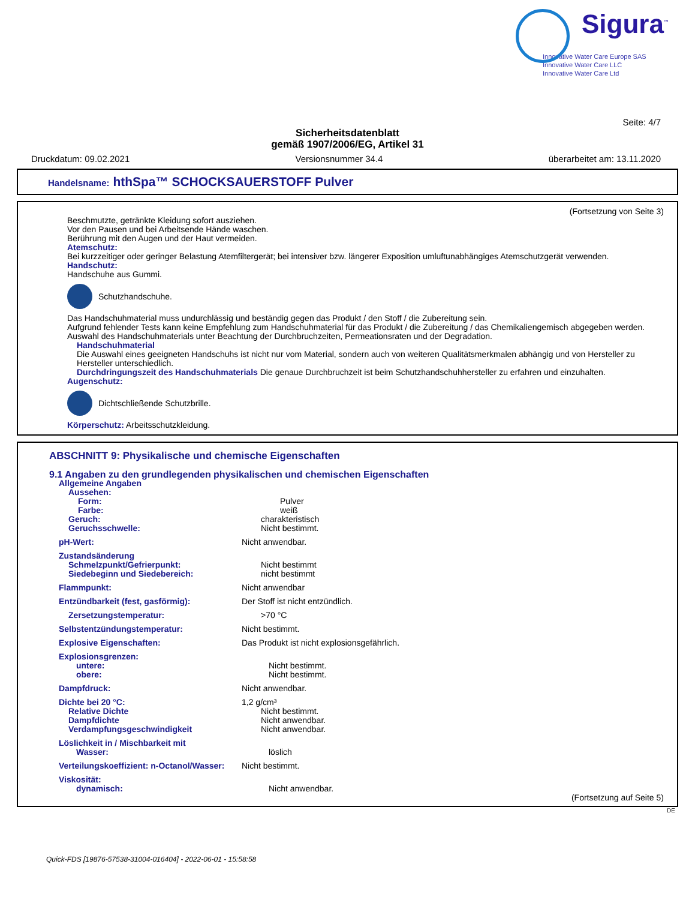Sigura<sup>™</sup>
Innovative Water Care Europe SAS
Innovative Water Care LLC
Innovative Water Care Ltd
Seite: 4/7
Sicherheitsdatenblatt
gemäß 1907/2006/EG, Artikel 31
Druckdatum: 09.02.2021 Versionsnummer 34.4 überarbeitet am: 13.11.2020
Handelsname: hthSpa™ SCHOCKSAUERSTOFF Pulver
(Fortsetzung von Seite 3)
Beschmutzte, getränkte Kleidung sofort ausziehen.
Vor den Pausen und bei Arbeitsende Hände waschen.
Berührung mit den Augen und der Haut vermeiden.
Atemschutz:
Bei kurzzeitiger oder geringer Belastung Atemfiltergerät; bei intensiver bzw. längerer Exposition umluftunabhängiges Atemschutzgerät verwenden.
Handschutz:
Handschuhe aus Gummi.
Schutzhandschuhe.
Das Handschuhmaterial muss undurchlässig und beständig gegen das Produkt / den Stoff / die Zubereitung sein.
Aufgrund fehlender Tests kann keine Empfehlung zum Handschuhmaterial für das Produkt / die Zubereitung / das Chemikaliengemisch abgegeben werden.
Auswahl des Handschuhmaterials unter Beachtung der Durchbruchzeiten, Permeationsraten und der Degradation.
Handschuhmaterial
Die Auswahl eines geeigneten Handschuhs ist nicht nur vom Material, sondern auch von weiteren Qualitätsmerkmalen abhängig und von Hersteller zu Hersteller unterschiedlich.
Durchdringungszeit des Handschuhmaterials Die genaue Durchbruchzeit ist beim Schutzhandschuhhersteller zu erfahren und einzuhalten.
Augenschutz:
Dichtschließende Schutzbrille.
Körperschutz: Arbeitsschutzkleidung.
ABSCHNITT 9: Physikalische und chemische Eigenschaften
9.1 Angaben zu den grundlegenden physikalischen und chemischen Eigenschaften
Allgemeine Angaben
Aussehen:
Form: Pulver
Farbe: weiß
Geruch: charakteristisch
Geruchsschwelle: Nicht bestimmt.
pH-Wert: Nicht anwendbar.
Zustandsänderung
Schmelzpunkt/Gefrierpunkt: Nicht bestimmt
Siedebeginn und Siedebereich: nicht bestimmt
Flammpunkt: Nicht anwendbar
Entzündbarkeit (fest, gasförmig): Der Stoff ist nicht entzündlich.
Zersetzungstemperatur: >70 °C
Selbstentzündungstemperatur: Nicht bestimmt.
Explosive Eigenschaften: Das Produkt ist nicht explosionsgefährlich.
Explosionsgrenzen:
untere: Nicht bestimmt.
obere: Nicht bestimmt.
Dampfdruck: Nicht anwendbar.
Dichte bei 20 °C: 1,2 g/cm³
Relative Dichte Nicht bestimmt.
Dampfdichte Nicht anwendbar.
Verdampfungsgeschwindigkeit Nicht anwendbar.
Löslichkeit in / Mischbarkeit mit
Wasser: löslich
Verteilungskoeffizient: n-Octanol/Wasser: Nicht bestimmt.
Viskosität:
dynamisch: Nicht anwendbar.
(Fortsetzung auf Seite 5)
DE
Quick-FDS [19876-57538-31004-016404] - 2022-06-01 - 15:58:58